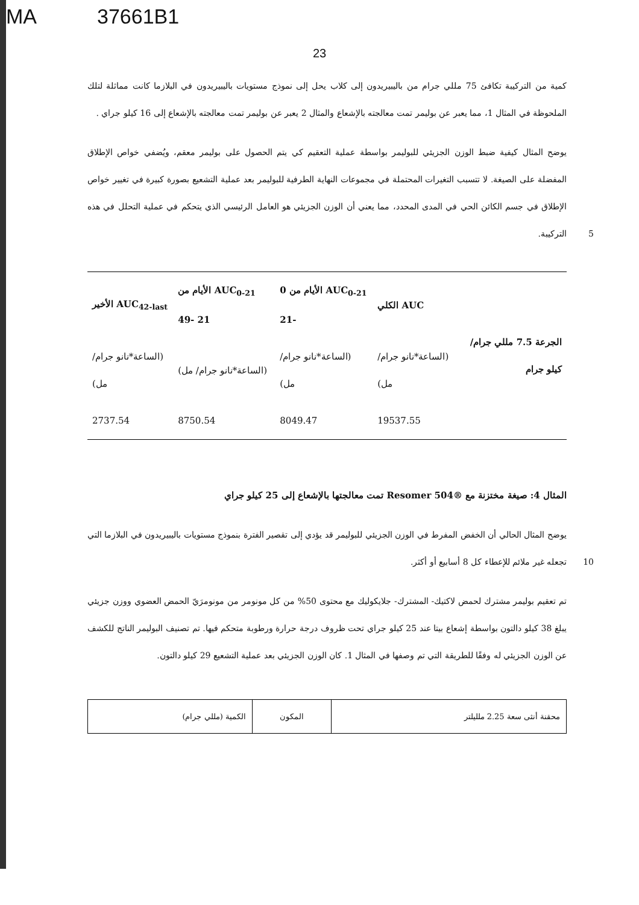MA 37661B1
23
كمية من التركيبة تكافئ 75 مللي جرام من باليبيريدون إلى كلاب يحل إلى نموذج مستويات باليبيريدون في البلازما كانت مماثلة لتلك الملحوظة في المثال 1، مما يعبر عن بوليمر تمت معالجته بالإشعاع والمثال 2 يعبر عن بوليمر تمت معالجته بالإشعاع إلى 16 كيلو جراي .
يوضح المثال كيفية ضبط الوزن الجزيئي للبوليمر بواسطة عملية التعقيم كي يتم الحصول على بوليمر معقم، ويُضفي خواص الإطلاق المفضلة على الصيغة. لا تتسبب التغيرات المحتملة في مجموعات النهاية الطرفية للبوليمر بعد عملية التشعيع بصورة كبيرة في تغيير خواص الإطلاق في جسم الكائن الحي في المدى المحدد، مما يعني أن الوزن الجزيئي هو العامل الرئيسي الذي يتحكم في عملية التحلل في هذه التركيبة. 5
| الجرعة 7.5 مللي جرام/ كيلو جرام | AUC الكلي | AUC<sub>0-21</sub> الأيام من 0 -21 | AUC<sub>0-21</sub> الأيام من 21 -49 | AUC<sub>42-last</sub> الأخير |
| | (الساعة*نانو جرام/ مل) | (الساعة*نانو جرام/ مل) | (الساعة*نانو جرام/ مل) | (الساعة*نانو جرام/ مل) |
| | 19537.55 | 8049.47 | 8750.54 | 2737.54 |
المثال 4: صيغة مختزنة مع ®Resomer 504 تمت معالجتها بالإشعاع إلى 25 كيلو جراي
يوضح المثال الحالي أن الخفض المفرط في الوزن الجزيئي للبوليمر قد يؤدي إلى تقصير الفترة بنموذج مستويات باليبيريدون في البلازما التي تجعله غير ملائم للإعطاء كل 8 أسابيع أو أكثر. 10
تم تعقيم بوليمر مشترك لحمض لاكتيك- المشترك- جلايكوليك مع محتوى 50% من كل مونومر من مونومرَيّ الحمض العضوي ووزن جزيئي يبلغ 38 كيلو دالتون بواسطة إشعاع بيتا عند 25 كيلو جراي تحت ظروف درجة حرارة ورطوبة متحكم فيها. تم تصنيف البوليمر الناتج للكشف عن الوزن الجزيئي له وفقًا للطريقة التي تم وصفها في المثال 1. كان الوزن الجزيئي بعد عملية التشعيع 29 كيلو دالتون.
| محقنة أنثى سعة 2.25 ملليلتر | المكون | الكمية (مللي جرام) |